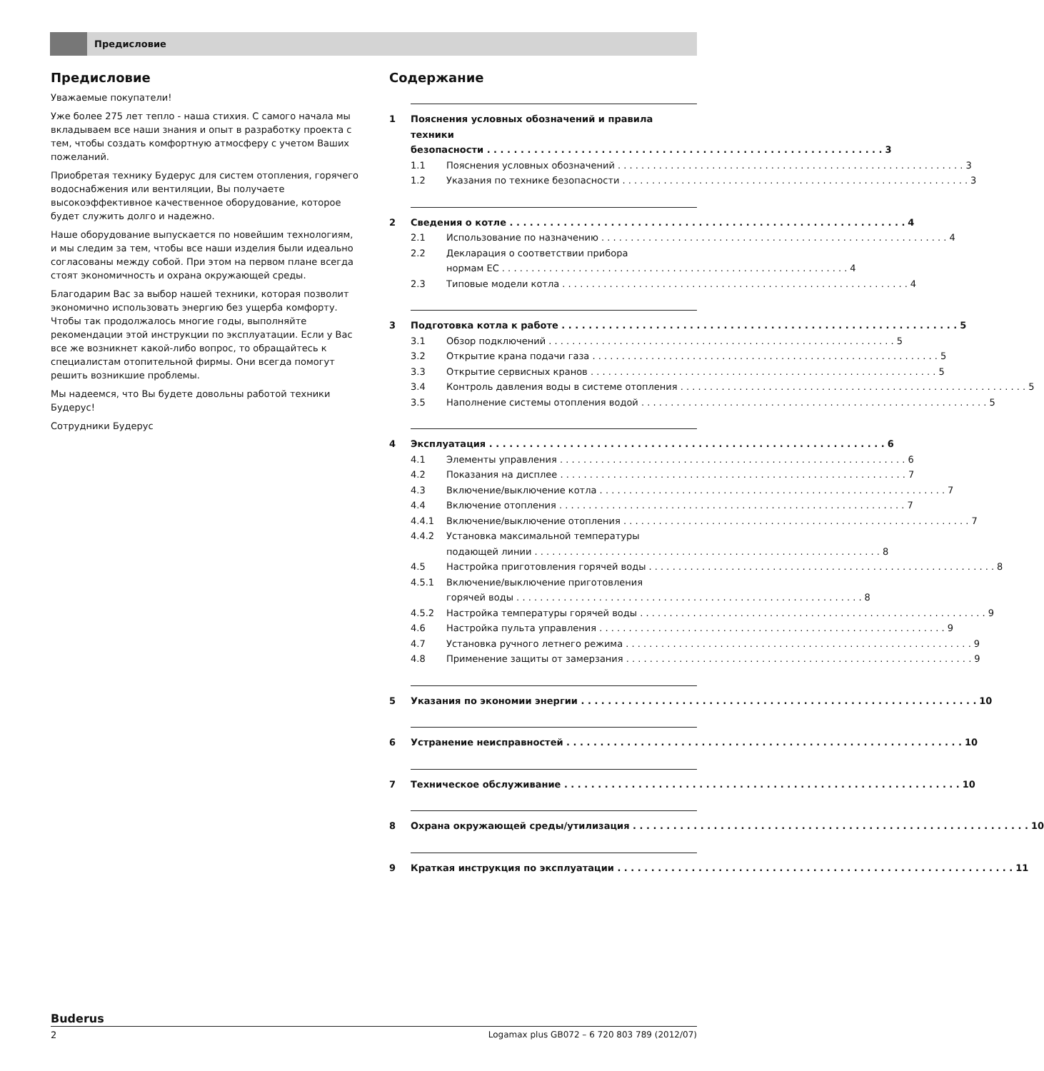Предисловие
Предисловие
Уважаемые покупатели!
Уже более 275 лет тепло - наша стихия. С самого начала мы вкладываем все наши знания и опыт в разработку проекта с тем, чтобы создать комфортную атмосферу с учетом Ваших пожеланий.
Приобретая технику Будерус для систем отопления, горячего водоснабжения или вентиляции, Вы получаете высокоэффективное качественное оборудование, которое будет служить долго и надежно.
Наше оборудование выпускается по новейшим технологиям, и мы следим за тем, чтобы все наши изделия были идеально согласованы между собой. При этом на первом плане всегда стоят экономичность и охрана окружающей среды.
Благодарим Вас за выбор нашей техники, которая позволит экономично использовать энергию без ущерба комфорту. Чтобы так продолжалось многие годы, выполняйте рекомендации этой инструкции по эксплуатации. Если у Вас все же возникнет какой-либо вопрос, то обращайтесь к специалистам отопительной фирмы. Они всегда помогут решить возникшие проблемы.
Мы надеемся, что Вы будете довольны работой техники Будерус!
Сотрудники Будерус
Содержание
1 Пояснения условных обозначений и правила техники
безопасности 3
1.1 Пояснения условных обозначений 3
1.2 Указания по технике безопасности 3
2 Сведения о котле 4
2.1 Использование по назначению 4
2.2 Декларация о соответствии прибора
нормам ЕС 4
2.3 Типовые модели котла 4
3 Подготовка котла к работе 5
3.1 Обзор подключений 5
3.2 Открытие крана подачи газа 5
3.3 Открытие сервисных кранов 5
3.4 Контроль давления воды в системе отопления 5
3.5 Наполнение системы отопления водой 5
4 Эксплуатация 6
4.1 Элементы управления 6
4.2 Показания на дисплее 7
4.3 Включение/выключение котла 7
4.4 Включение отопления 7
4.4.1 Включение/выключение отопления 7
4.4.2 Установка максимальной температуры
подающей линии 8
4.5 Настройка приготовления горячей воды 8
4.5.1 Включение/выключение приготовления
горячей воды 8
4.5.2 Настройка температуры горячей воды 9
4.6 Настройка пульта управления 9
4.7 Установка ручного летнего режима 9
4.8 Применение защиты от замерзания 9
5 Указания по экономии энергии 10
6 Устранение неисправностей 10
7 Техническое обслуживание 10
8 Охрана окружающей среды/утилизация 10
9 Краткая инструкция по эксплуатации 11
Buderus
2 Logamax plus GB072 – 6 720 803 789 (2012/07)